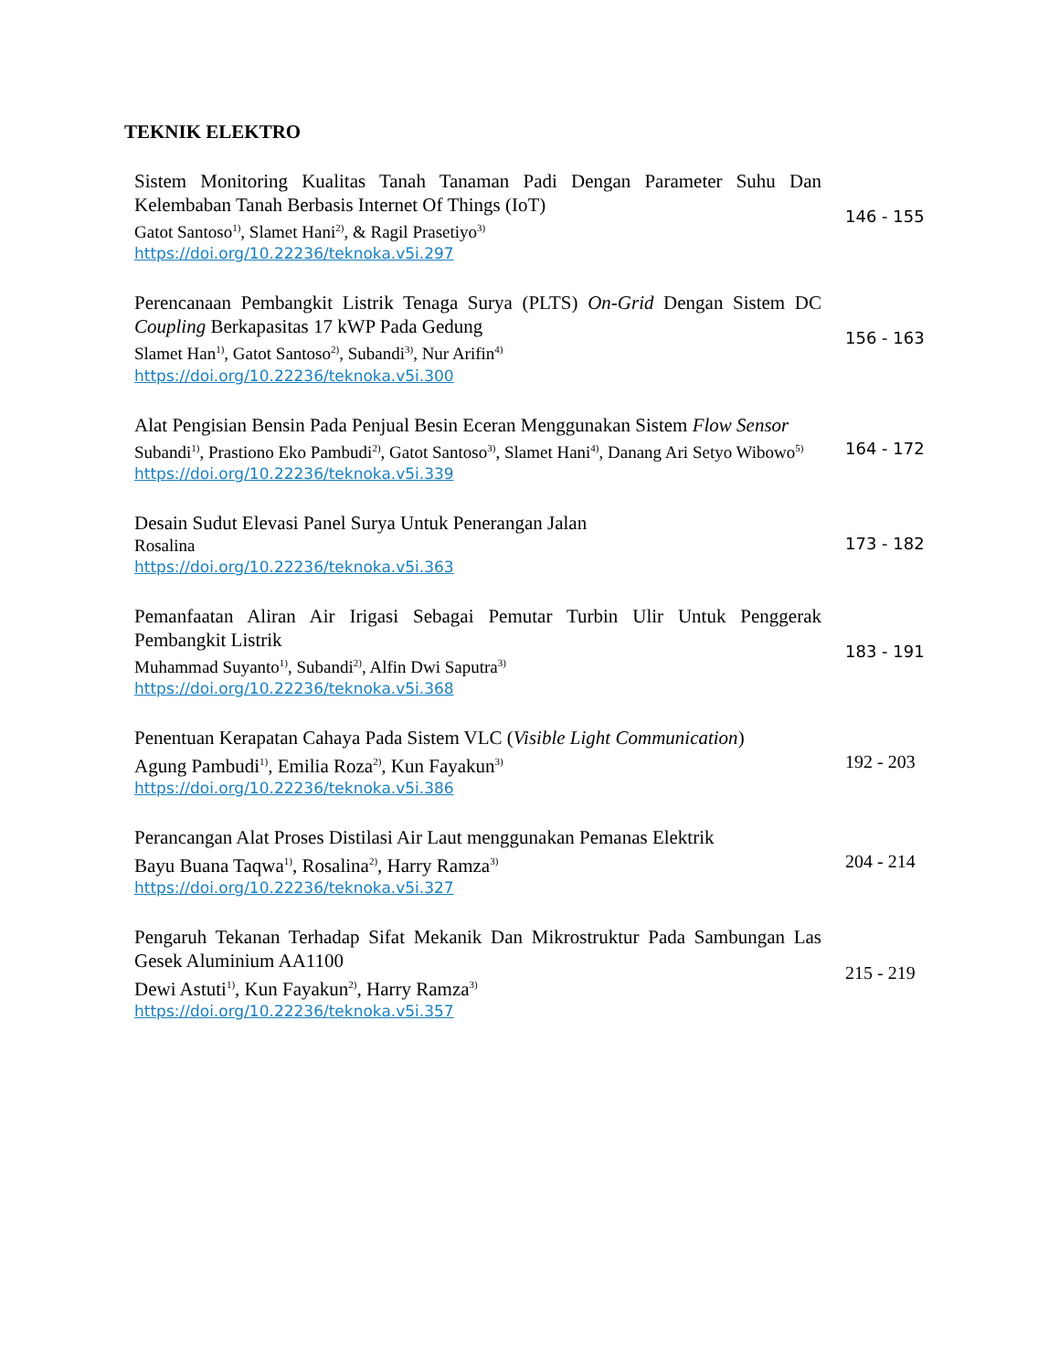TEKNIK ELEKTRO
Sistem Monitoring Kualitas Tanah Tanaman Padi Dengan Parameter Suhu Dan Kelembaban Tanah Berbasis Internet Of Things (IoT)
Gatot Santoso<sup>1)</sup>, Slamet Hani<sup>2)</sup>, & Ragil Prasetiyo<sup>3)</sup>
https://doi.org/10.22236/teknoka.v5i.297
146 - 155
Perencanaan Pembangkit Listrik Tenaga Surya (PLTS) On-Grid Dengan Sistem DC Coupling Berkapasitas 17 kWP Pada Gedung
Slamet Han<sup>1)</sup>, Gatot Santoso<sup>2)</sup>, Subandi<sup>3)</sup>, Nur Arifin<sup>4)</sup>
https://doi.org/10.22236/teknoka.v5i.300
156 - 163
Alat Pengisian Bensin Pada Penjual Besin Eceran Menggunakan Sistem Flow Sensor
Subandi<sup>1)</sup>, Prastiono Eko Pambudi<sup>2)</sup>, Gatot Santoso<sup>3)</sup>, Slamet Hani<sup>4)</sup>, Danang Ari Setyo Wibowo<sup>5)</sup>
https://doi.org/10.22236/teknoka.v5i.339
164 - 172
Desain Sudut Elevasi Panel Surya Untuk Penerangan Jalan
Rosalina
https://doi.org/10.22236/teknoka.v5i.363
173 - 182
Pemanfaatan Aliran Air Irigasi Sebagai Pemutar Turbin Ulir Untuk Penggerak Pembangkit Listrik
Muhammad Suyanto<sup>1)</sup>, Subandi<sup>2)</sup>, Alfin Dwi Saputra<sup>3)</sup>
https://doi.org/10.22236/teknoka.v5i.368
183 - 191
Penentuan Kerapatan Cahaya Pada Sistem VLC (Visible Light Communication)
Agung Pambudi<sup>1)</sup>, Emilia Roza<sup>2)</sup>, Kun Fayakun<sup>3)</sup>
https://doi.org/10.22236/teknoka.v5i.386
192 - 203
Perancangan Alat Proses Distilasi Air Laut menggunakan Pemanas Elektrik
Bayu Buana Taqwa<sup>1)</sup>, Rosalina<sup>2)</sup>, Harry Ramza<sup>3)</sup>
https://doi.org/10.22236/teknoka.v5i.327
204 - 214
Pengaruh Tekanan Terhadap Sifat Mekanik Dan Mikrostruktur Pada Sambungan Las Gesek Aluminium AA1100
Dewi Astuti<sup>1)</sup>, Kun Fayakun<sup>2)</sup>, Harry Ramza<sup>3)</sup>
https://doi.org/10.22236/teknoka.v5i.357
215 - 219